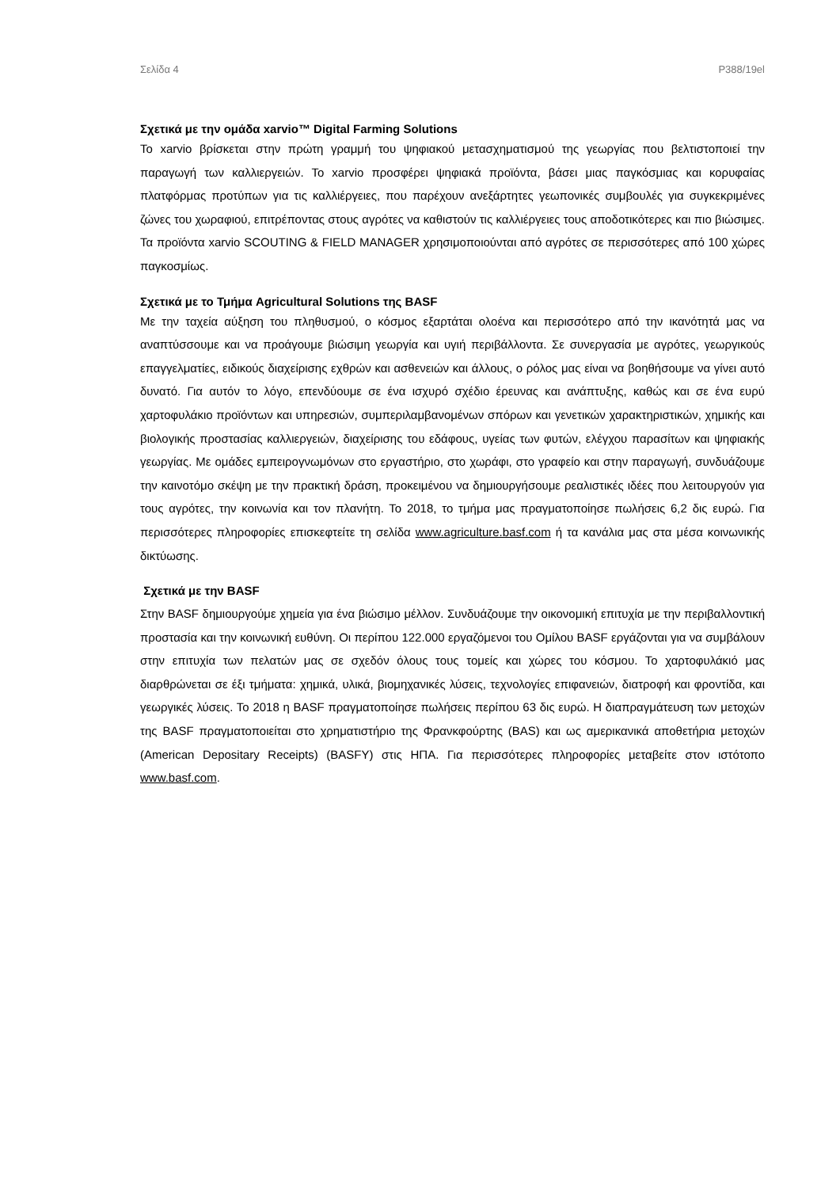Σελίδα 4 P388/19el
Σχετικά με την ομάδα xarvio™ Digital Farming Solutions
Το xarvio βρίσκεται στην πρώτη γραμμή του ψηφιακού μετασχηματισμού της γεωργίας που βελτιστοποιεί την παραγωγή των καλλιεργειών. Το xarvio προσφέρει ψηφιακά προϊόντα, βάσει μιας παγκόσμιας και κορυφαίας πλατφόρμας προτύπων για τις καλλιέργειες, που παρέχουν ανεξάρτητες γεωπονικές συμβουλές για συγκεκριμένες ζώνες του χωραφιού, επιτρέποντας στους αγρότες να καθιστούν τις καλλιέργειες τους αποδοτικότερες και πιο βιώσιμες. Τα προϊόντα xarvio SCOUTING & FIELD MANAGER χρησιμοποιούνται από αγρότες σε περισσότερες από 100 χώρες παγκοσμίως.
Σχετικά με το Τμήμα Agricultural Solutions της BASF
Με την ταχεία αύξηση του πληθυσμού, ο κόσμος εξαρτάται ολοένα και περισσότερο από την ικανότητά μας να αναπτύσσουμε και να προάγουμε βιώσιμη γεωργία και υγιή περιβάλλοντα. Σε συνεργασία με αγρότες, γεωργικούς επαγγελματίες, ειδικούς διαχείρισης εχθρών και ασθενειών και άλλους, ο ρόλος μας είναι να βοηθήσουμε να γίνει αυτό δυνατό. Για αυτόν το λόγο, επενδύουμε σε ένα ισχυρό σχέδιο έρευνας και ανάπτυξης, καθώς και σε ένα ευρύ χαρτοφυλάκιο προϊόντων και υπηρεσιών, συμπεριλαμβανομένων σπόρων και γενετικών χαρακτηριστικών, χημικής και βιολογικής προστασίας καλλιεργειών, διαχείρισης του εδάφους, υγείας των φυτών, ελέγχου παρασίτων και ψηφιακής γεωργίας. Με ομάδες εμπειρογνωμόνων στο εργαστήριο, στο χωράφι, στο γραφείο και στην παραγωγή, συνδυάζουμε την καινοτόμο σκέψη με την πρακτική δράση, προκειμένου να δημιουργήσουμε ρεαλιστικές ιδέες που λειτουργούν για τους αγρότες, την κοινωνία και τον πλανήτη. Το 2018, το τμήμα μας πραγματοποίησε πωλήσεις 6,2 δις ευρώ. Για περισσότερες πληροφορίες επισκεφτείτε τη σελίδα www.agriculture.basf.com ή τα κανάλια μας στα μέσα κοινωνικής δικτύωσης.
Σχετικά με την BASF
Στην BASF δημιουργούμε χημεία για ένα βιώσιμο μέλλον. Συνδυάζουμε την οικονομική επιτυχία με την περιβαλλοντική προστασία και την κοινωνική ευθύνη. Οι περίπου 122.000 εργαζόμενοι του Ομίλου BASF εργάζονται για να συμβάλουν στην επιτυχία των πελατών μας σε σχεδόν όλους τους τομείς και χώρες του κόσμου. Το χαρτοφυλάκιό μας διαρθρώνεται σε έξι τμήματα: χημικά, υλικά, βιομηχανικές λύσεις, τεχνολογίες επιφανειών, διατροφή και φροντίδα, και γεωργικές λύσεις. Το 2018 η BASF πραγματοποίησε πωλήσεις περίπου 63 δις ευρώ. Η διαπραγμάτευση των μετοχών της BASF πραγματοποιείται στο χρηματιστήριο της Φρανκφούρτης (BAS) και ως αμερικανικά αποθετήρια μετοχών (American Depositary Receipts) (BASFY) στις ΗΠΑ. Για περισσότερες πληροφορίες μεταβείτε στον ιστότοπο www.basf.com.